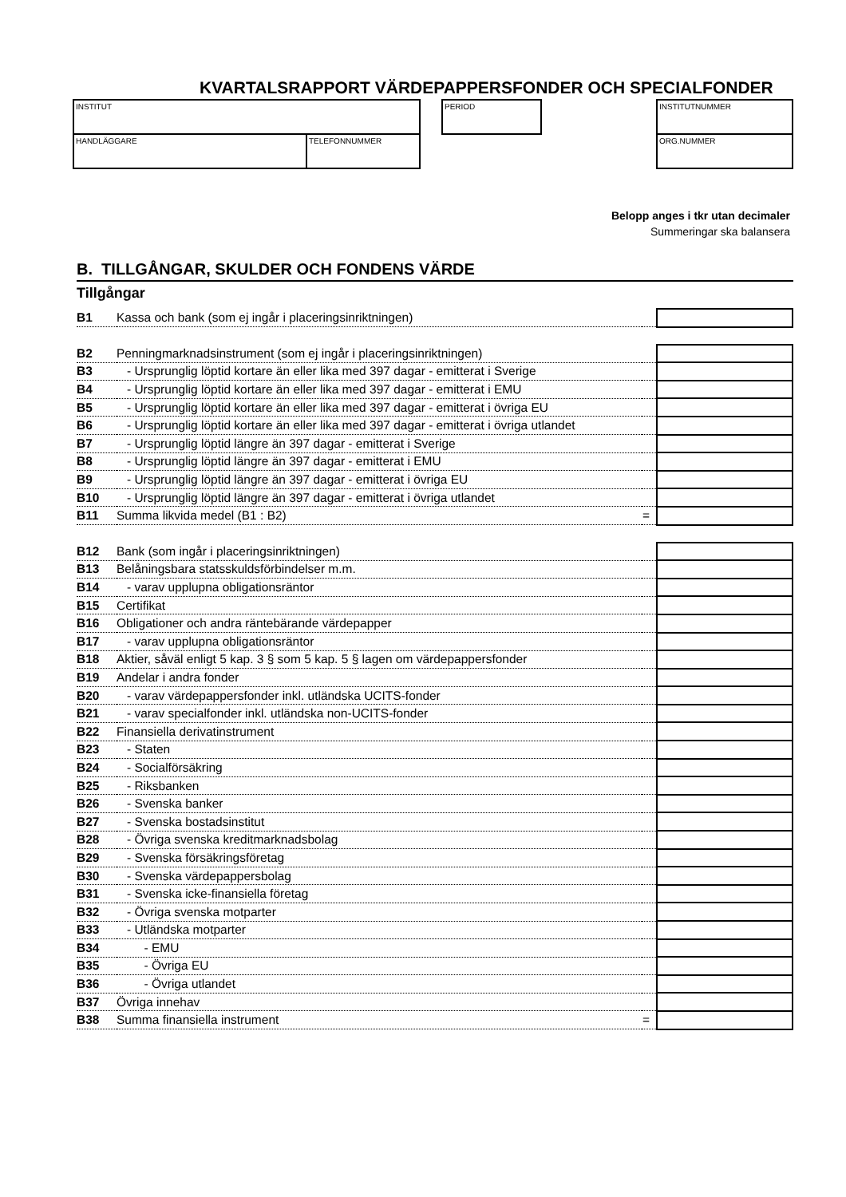KVARTALSRAPPORT VÄRDEPAPPERSFONDER OCH SPECIALFONDER
INSTITUT
HANDLÄGGARE TELEFONNUMMER
PERIOD INSTITUTNUMMER
ORG.NUMMER
Belopp anges i tkr utan decimaler
Summeringar ska balansera
B. TILLGÅNGAR, SKULDER OCH FONDENS VÄRDE
Tillgångar
| B1 | Kassa och bank (som ej ingår i placeringsinriktningen) | | |
| B2 | Penningmarknadsinstrument (som ej ingår i placeringsinriktningen) | | |
| B3 | - Ursprunglig löptid kortare än eller lika med 397 dagar - emitterat i Sverige | | |
| B4 | - Ursprunglig löptid kortare än eller lika med 397 dagar - emitterat i EMU | | |
| B5 | - Ursprunglig löptid kortare än eller lika med 397 dagar - emitterat i övriga EU | | |
| B6 | - Ursprunglig löptid kortare än eller lika med 397 dagar - emitterat i övriga utlandet | | |
| B7 | - Ursprunglig löptid längre än 397 dagar - emitterat i Sverige | | |
| B8 | - Ursprunglig löptid längre än 397 dagar - emitterat i EMU | | |
| B9 | - Ursprunglig löptid längre än 397 dagar - emitterat i övriga EU | | |
| B10 | - Ursprunglig löptid längre än 397 dagar - emitterat i övriga utlandet | | |
| B11 | Summa likvida medel (B1 : B2) | = | |
| B12 | Bank (som ingår i placeringsinriktningen) | | |
| B13 | Belåningsbara statsskuldsförbindelser m.m. | | |
| B14 | - varav upplupna obligationsräntor | | |
| B15 | Certifikat | | |
| B16 | Obligationer och andra räntebärande värdepapper | | |
| B17 | - varav upplupna obligationsräntor | | |
| B18 | Aktier, såväl enligt 5 kap. 3 § som 5 kap. 5 § lagen om värdepappersfonder | | |
| B19 | Andelar i andra fonder | | |
| B20 | - varav värdepappersfonder inkl. utländska UCITS-fonder | | |
| B21 | - varav specialfonder inkl. utländska non-UCITS-fonder | | |
| B22 | Finansiella derivatinstrument | | |
| B23 | - Staten | | |
| B24 | - Socialförsäkring | | |
| B25 | - Riksbanken | | |
| B26 | - Svenska banker | | |
| B27 | - Svenska bostadsinstitut | | |
| B28 | - Övriga svenska kreditmarknadsbolag | | |
| B29 | - Svenska försäkringsföretag | | |
| B30 | - Svenska värdepappersbolag | | |
| B31 | - Svenska icke-finansiella företag | | |
| B32 | - Övriga svenska motparter | | |
| B33 | - Utländska motparter | | |
| B34 | - EMU | | |
| B35 | - Övriga EU | | |
| B36 | - Övriga utlandet | | |
| B37 | Övriga innehav | | |
| B38 | Summa finansiella instrument | = | |